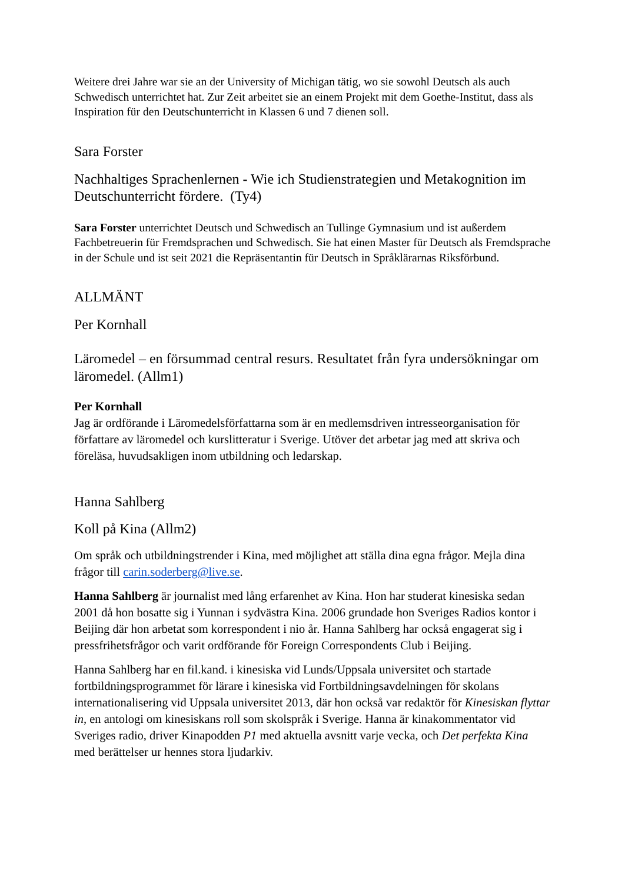Weitere drei Jahre war sie an der University of Michigan tätig, wo sie sowohl Deutsch als auch Schwedisch unterrichtet hat. Zur Zeit arbeitet sie an einem Projekt mit dem Goethe-Institut, dass als Inspiration für den Deutschunterricht in Klassen 6 und 7 dienen soll.
Sara Forster
Nachhaltiges Sprachenlernen - Wie ich Studienstrategien und Metakognition im Deutschunterricht fördere. (Ty4)
Sara Forster unterrichtet Deutsch und Schwedisch an Tullinge Gymnasium und ist außerdem Fachbetreuerin für Fremdsprachen und Schwedisch. Sie hat einen Master für Deutsch als Fremdsprache in der Schule und ist seit 2021 die Repräsentantin für Deutsch in Språklärarnas Riksförbund.
ALLMÄNT
Per Kornhall
Läromedel – en försummad central resurs. Resultatet från fyra undersökningar om läromedel. (Allm1)
Per Kornhall
Jag är ordförande i Läromedelsförfattarna som är en medlemsdriven intresseorganisation för författare av läromedel och kurslitteratur i Sverige. Utöver det arbetar jag med att skriva och föreläsa, huvudsakligen inom utbildning och ledarskap.
Hanna Sahlberg
Koll på Kina (Allm2)
Om språk och utbildningstrender i Kina, med möjlighet att ställa dina egna frågor. Mejla dina frågor till carin.soderberg@live.se.
Hanna Sahlberg är journalist med lång erfarenhet av Kina. Hon har studerat kinesiska sedan 2001 då hon bosatte sig i Yunnan i sydvästra Kina. 2006 grundade hon Sveriges Radios kontor i Beijing där hon arbetat som korrespondent i nio år. Hanna Sahlberg har också engagerat sig i pressfrihetsfrågor och varit ordförande för Foreign Correspondents Club i Beijing.
Hanna Sahlberg har en fil.kand. i kinesiska vid Lunds/Uppsala universitet och startade fortbildningsprogrammet för lärare i kinesiska vid Fortbildningsavdelningen för skolans internationalisering vid Uppsala universitet 2013, där hon också var redaktör för Kinesiskan flyttar in, en antologi om kinesiskans roll som skolspråk i Sverige. Hanna är kinakommentator vid Sveriges radio, driver Kinapodden P1 med aktuella avsnitt varje vecka, och Det perfekta Kina med berättelser ur hennes stora ljudarkiv.